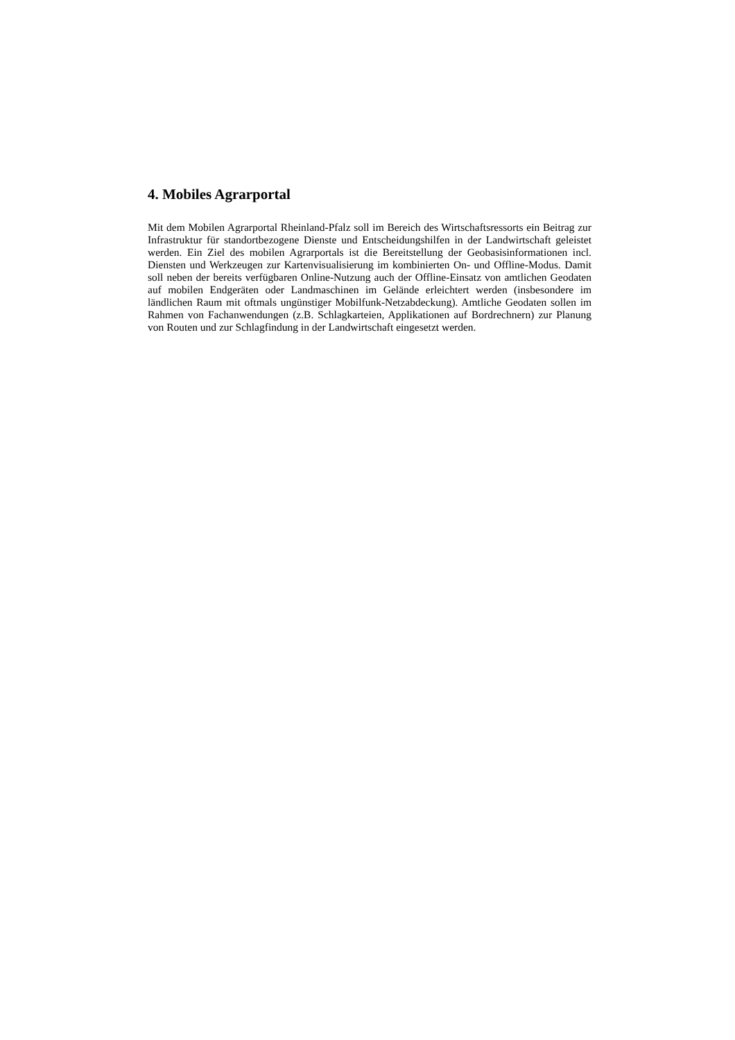4. Mobiles Agrarportal
Mit dem Mobilen Agrarportal Rheinland-Pfalz soll im Bereich des Wirtschaftsressorts ein Beitrag zur Infrastruktur für standortbezogene Dienste und Entscheidungshilfen in der Landwirtschaft geleistet werden. Ein Ziel des mobilen Agrarportals ist die Bereitstellung der Geobasisinformationen incl. Diensten und Werkzeugen zur Kartenvisualisierung im kombinierten On- und Offline-Modus. Damit soll neben der bereits verfügbaren Online-Nutzung auch der Offline-Einsatz von amtlichen Geodaten auf mobilen Endgeräten oder Landmaschinen im Gelände erleichtert werden (insbesondere im ländlichen Raum mit oftmals ungünstiger Mobilfunk-Netzabdeckung). Amtliche Geodaten sollen im Rahmen von Fachanwendungen (z.B. Schlagkarteien, Applikationen auf Bordrechnern) zur Planung von Routen und zur Schlagfindung in der Landwirtschaft eingesetzt werden.